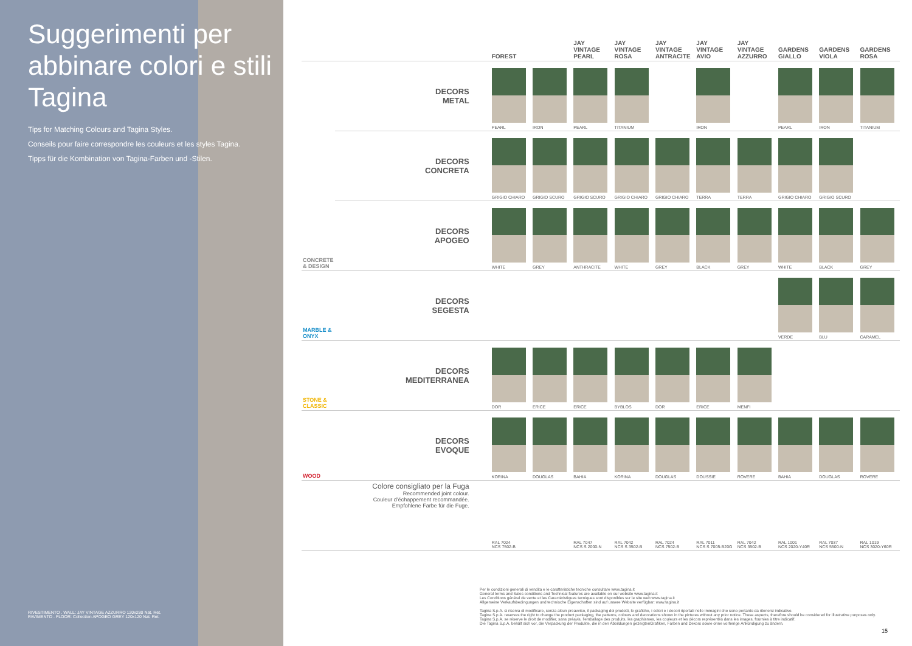Suggerimenti per abbinare colori e stili Tagina
Tips for Matching Colours and Tagina Styles.
Conseils pour faire correspondre les couleurs et les styles Tagina.
Tipps für die Kombination von Tagina-Farben und -Stilen.
RIVESTIMENTO . WALL: JAY VINTAGE AZZURRO 120x280 Nat. Ret.
PAVIMENTO . FLOOR: Collection APOGEO GREY 120x120 Nat. Ret.
| | | FOREST | | JAY VINTAGE PEARL | JAY VINTAGE ROSA | JAY VINTAGE ANTRACITE | JAY VINTAGE AVIO | JAY VINTAGE AZZURRO | GARDENS GIALLO | GARDENS VIOLA | GARDENS ROSA |
| --- | --- | --- | --- | --- | --- | --- | --- | --- | --- | --- | --- |
| CONCRETE & DESIGN | DECORS METAL | PEARL | IRON | PEARL | TITANIUM | | IRON | | PEARL | IRON | TITANIUM |
| | DECORS CONCRETA | GRIGIO CHIARO | GRIGIO SCURO | GRIGIO SCURO | GRIGIO CHIARO | GRIGIO CHIARO | TERRA | TERRA | GRIGIO CHIARO | GRIGIO SCURO | |
| | DECORS APOGEO | WHITE | GREY | ANTHRACITE | WHITE | GREY | BLACK | GREY | WHITE | BLACK | GREY |
| MARBLE & ONYX | DECORS SEGESTA | | | | | | | | VERDE | BLU | CARAMEL |
| STONE & CLASSIC | DECORS MEDITERRANEA | DOR | ERICE | ERICE | BYBLOS | DOR | ERICE | MENFI | | | |
| WOOD | DECORS EVOQUE | KORINA | DOUGLAS | BAHIA | KORINA | DOUGLAS | DOUSSIE | ROVERE | BAHIA | DOUGLAS | ROVERE |
| | Colore consigliato per la Fuga Recommended joint colour. Couleur d’échappement recommandée. Empfohlene Farbe für die Fuge. | RAL 7024 NCS 7502-B | | RAL 7047 NCS S 2000-N | RAL 7042 NCS S 3502-B | RAL 7024 NCS 7502-B | RAL 7011 NCS S 7005-B20G | RAL 7042 NCS 3502-B | RAL 1001 NCS 2020-Y40R | RAL 7037 NCS 5500-N | RAL 1019 NCS 3020-Y60R |
Per le condizioni generali di vendita e le caratteristiche tecniche consultare www.tagina.it
General terms and Sales conditions and Technical features are available on our website www.tagina.it
Les Conditions général de vente et les Caractéristiques tecniques sont disponibles sur le site web www.tagina.it
Allgemeine Verkaufsbedingungen und technische Eigenschaften sind auf unsere Website verfügbar: www.tagina.it
Tagina S.p.A. si riserva di modificare, senza alcun preavviso, il packaging dei prodotti, le grafiche, i colori e i decori riportati nelle immagini che sono pertanto da ritenersi indicative.
Tagina S.p.A. reserves the right to change the product packaging, the patterns, colours and decorations shown in the pictures without any prior notice. These aspects, therefore should be considered for illustrative purposes only.
Tagina S.p.A. se réserve le droit de modifier, sans préavis, l’emballage des produits, les graphismes, les couleurs et les décors représentés dans les images, fournies à titre indicatif.
Die Tagina S.p.A. behält sich vor, die Verpackung der Produkte, die in den Abbildungen gezeigtenGrafiken, Farben und Dekors sowie ohne vorherige Ankündigung zu ändern.
15